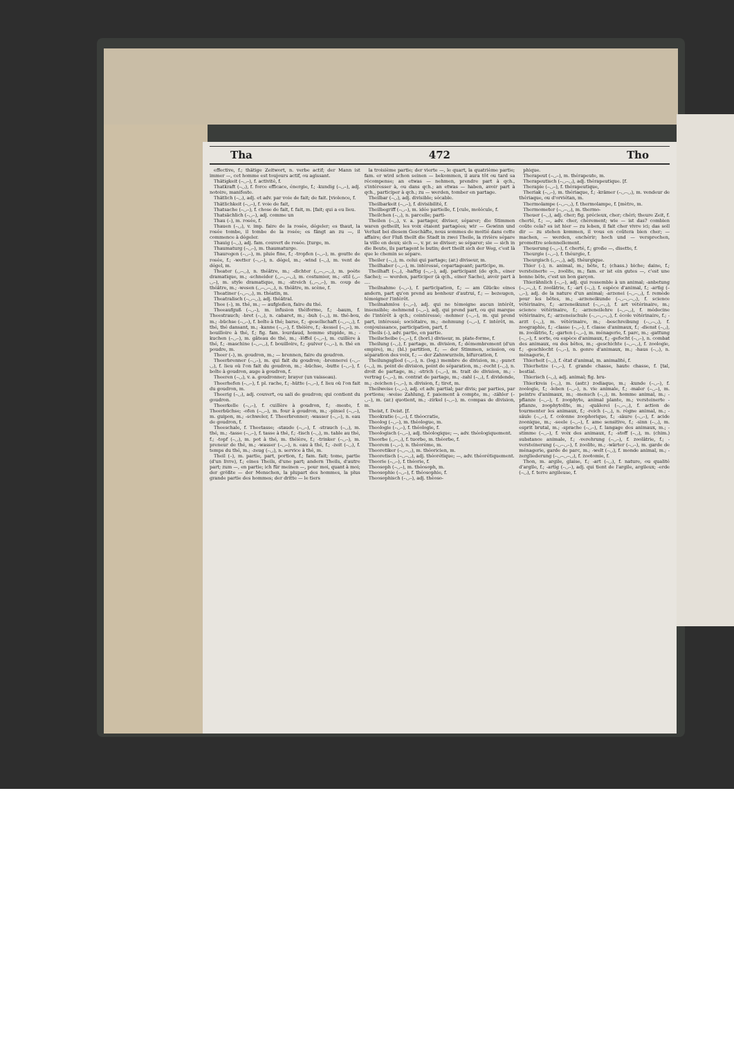Tha 472 Tho
effective, f.; thätige Zeitwort, n. verbe actif; der Mann ist immer —, cet homme est toujours actif, ou agissant.
Thätigkeit (–◡–), f. activité, f.
Thatkraft (–◡), f. force efficace, énergie, f.; -kundig (–◡–), adj. notoire, manifeste.
Thätlich (–◡), adj. et adv. par voie de fait; de fait. [violence, f.
Thätlichkeit (–◡–), f. voie de fait,
Thatsache (–◡–), f. chose de fait, f. fait, m. [fait; qui a eu lieu.
Thatsächlich (–◡–), adj. comme un
Thau (–), m. rosée, f.
Thauen (–◡), v. imp. faire de la rosée, dégeler; es thaut, la rosée tombe, il tombe de la rosée; es fängt an zu —, il commence à dégeler.
Thauig (–◡), adj. fam. couvert de rosée. [turge, m.
Thaumaturg (–◡–), m. thaumaturge.
Thauregen (–◡–), m. pluie fine, f.; -tropfen (–◡–), m. goutte de rosée, f.; -wetter (–◡–), n. dégel, m.; -wind (–◡), m. vent de dégel, m.
Theater (◡–◡), n. théâtre, m.; -dichter (◡–◡–◡), m. poète dramatique, m.; -schneider (◡–◡–◡), m. costumier, m.; -stil (◡–◡–), m. style dramatique, m.; -streich (◡–◡–), m. coup de théâtre, m.; -wesen (◡–◡–◡), n. théâtre, m. scène, f.
Theatiner (–◡–◡), m. théatin, m.
Theatralisch (–◡–◡), adj. théâtral.
Thee (–), m. thé, m.; — aufgießen, faire du thé.
Theeaufguß (–◡–), m. infusion théiforme, f.; -baum, f. Theestrauch; -bret (–◡), n. cabaret, m.; -buh (–◡), m. thé-bou, m.; -büchse (–◡–), f. boîte à thé; barse, f.; -gesellschaft (–◡–◡), f. thé, thé dansant, m.; -kanne (–◡–), f. théière, f.; -kessel (–◡–), m. bouilloire à thé, f.; fig. fam. lourdaud, homme stupide, m.; -kuchen (–◡–), m. gâteau de thé, m.; -löffel (–◡–), m. cuillère à thé, f.; -maschine (–◡–◡), f. bouilloire, f.; -pulver (–◡–), n. thé en poudre, m.
Theer (–), m. goudron, m.; — brennen, faire du goudron.
Theerbrenner (–◡–), m. qui fait du goudron; -brennerei (–◡–◡), f. lieu où l'on fait du goudron, m.; -büchse, -butte (–◡–), f. boîte à goudron, auge à goudron, f.
Theeren (–◡), v. a. goudronner; brayer (un vaisseau).
Theerhefen (–◡–), f. pl. rache, f.; -hütte (–◡–), f. lieu où l'on fait du goudron, m.
Theerig (–◡), adj. couvert, ou sali de goudron; qui contient du goudron.
Theerkelle (–◡–), f. cuillère à goudron, f.; -meste, f. Theerbüchse; -ofen (–◡–), m. four à goudron, m.; -pinsel (–◡–), m. guipon, m.; -schweler, f. Theerbrenner; -wasser (–◡–), n. eau de goudron, f.
Theeschale, f. Theetasse; -staude (–◡–), f. -strauch (–◡), m. thé, m.; -tasse (–◡–), f. tasse à thé, f.; -tisch (–◡), m. table au thé, f.; -topf (–◡), m. pot à thé, m. théière, f.; -trinker (–◡–), m. preneur de thé, m.; -wasser (–◡–), n. eau à thé, f.; -zeit (–◡), f. temps du thé, m.; -zeug (–◡), n. service à thé, m.
Theil (–), m. partie, part, portion, f.; fam. fait; tome, partie (d'un livre), f.; eines Theils, d'une part; andern Theils, d'autre part; zum —, en partie; ich für meinen —, pour moi, quant à moi; der größte — der Menschen, la plupart des hommes, la plus grande partie des hommes; der dritte — le tiers
la troisième partie; der vierte —, le quart, la quatrième partie; fam. er wird schon seinen — bekommen, il aura tôt ou tard sa récompense; an etwas — nehmen, prendre part à qch., s'intéresser à, ou dans qch.; an etwas — haben, avoir part à qch., participer à qch.; zu — werden, tomber en partage.
Theilbar (–◡), adj. divisible; sécable.
Theilbarkeit (–◡–), f. divisibilité, f.
Theilbegriff (–◡–), m. idée partielle, f. [cule, molécule, f.
Theilchen (–◡), n. parcelle; parti-
Theilen (–◡), v. a. partager, diviser, séparer; die Stimmen waren getheilt, les voix étaient partagées; wir — Gewinn und Verlust bei diesem Geschäfte, nous sommes de moitié dans cette affaire; der Fluß theilt die Stadt in zwei Theile, la rivière sépare la ville en deux; sich —, v. pr. se diviser; se séparer; sie — sich in die Beute, ils partagent le butin; dort theilt sich der Weg, c'est là que le chemin se sépare.
Theiler (–◡), m. celui qui partage; (ar.) diviseur, m.
Theilhaber (–◡–), m. intéressé, copartageant; participe, m.
Theilhaft (–◡), -haftig (–◡–), adj. participant (de qch., einer Sache); — werden, participer (à qch., einer Sache), avoir part à ....
Theilnahme (–◡–), f. participation, f.; — am Glücke eines andern, part qu'on prend au bonheur d'autrui, f.; — bezeugen, témoigner l'intérêt.
Theilnahmlos (–◡–), adj. qui ne témoigne aucun intérêt, insensible; -nehmend (–◡–), adj. qui prend part, ou qui marque de l'intérêt à qch.; cointéressé; -nehmer (–◡–), m. qui prend part, intéressé; sociétaire, m.; -nehmung (–◡–), f. intérêt, m. conjouissance, participation, part, f.
Theils (–), adv. partie, en partie.
Theilscheibe (–◡–), f. (horl.) diviseur, m. plate-forme, f.
Theilung (–◡), f. partage, m. division, f.; démembrement (d'un empire), m.; (bl.) partition, f.; — der Stimmen, scission, ou séparation des voix, f.; — der Zahnwurzeln, bifurcation, f.
Theilungsglied (–◡–), n. (log.) membre de division, m.; -punct (–◡), m. point de division, point de séparation, m.; -recht (–◡), n. droit de partage, m.; -strich (–◡–), m. trait de division, m.; -vertrag (–◡–), m. contrat de partage, m.; -zahl (–◡), f. dividende, m.; -zeichen (–◡–), n. division, f.; tiret, m.
Theilweise (–◡–), adj. et adv. partial; par divis; par parties, par portions; -weise Zahlung, f. paiement à compte, m.; -zähler (–◡–), m. (ar.) quotient, m.; -zirkel (–◡–), m. compas de division, m.
Theist, f. Deist. [f.
Theokratie (–◡–), f. théocratie,
Theolog (–◡–), m. théologue, m.
Theologie (–◡–), f. théologie, f.
Theologisch (–◡–), adj. théologique; —, adv. théologiquement.
Theorbe (◡–◡), f. tuorbe, m. théorbe, f.
Theorem (–◡–), n. théorème, m.
Theoretiker (–◡–◡), m. théoricien, m.
Theoretisch (–◡–◡), adj. théorétique; —, adv. théorétiquement.
Theorie (–◡–), f. théorie, f.
Theosoph (–◡–), m. théosoph, m.
Theosophie (–◡–), f. théosophie, f.
Theosophisch (–◡–), adj. théoso-
phique.
Therapeut (–◡–), m. thérapeute, m.
Therapeutisch (–◡–◡), adj. thérapeutique. [f.
Therapie (–◡–), f. thérapeutique,
Theriak (–◡–), m. thériaque, f.; -krämer (–◡–◡), m. vendeur de thériaque, ou d'orviétan, m.
Thermolampe (–◡–◡), f. thermolampe, f. [mètre, m.
Thermometer (–◡–◡), m. thermo-
Theuer (–◡), adj. cher; fig. précieux, cher; chéri; theure Zeit, f. cherté, f.; —, adv. cher, chèrement; wie — ist das? combien coûte cela? es ist hier — zu leben, il fait cher vivre ici; das soll dir — zu stehen kommen, il vous en coûtera bien cher; — machen, — werden, enchérir; hoch und — versprechen, promettre solennellement.
Theuerung (–◡–), f. cherté, f.; große —, disette, f.
Theurgie (–◡–), f. théurgie, f.
Theurgisch (◡–◡), adj. théurgique.
Thier (–), n. animal, m.; bête, f.; (chass.) biche; daine, f.; versteinerte —, zoolite, m.; fam. er ist ein gutes —, c'est une bonne bête, c'est un bon garçon.
Thierähnlich (–◡–), adj. qui ressemble à un animal; -anbetung (–◡–◡), f. zoolâtrie, f.; -art (–◡), f. espèce d'animal, f.; -artig (–◡–), adj. de la nature d'un animal; -arzenei (–◡–◡), f. remède pour les bêtes, m.; -arzeneikunde (–◡–◡–◡), f. science vétérinaire, f.; -arzeneikunst (–◡–◡), f. art vétérinaire, m.; science vétérinaire, f.; -arzeneilehre (–◡–◡), f. médecine vétérinaire, f.; -arzeneischule (–◡–◡–◡), f. école vétérinaire, f.; -arzt (–◡), m. vétérinaire, m.; -beschreibung (–◡–◡), f. zoographie, f.; -classe (–◡–), f. classe d'animaux, f.; -dienst (–◡), m. zoolâtrie, f.; -garten (–◡–), m. ménagerie, f. parc, m.; -gattung (–◡–), f. sorte, ou espèce d'animaux, f.; -gefecht (–◡–), n. combat des animaux, ou des bêtes, m.; -geschichte (–◡–◡), f. zoologie, f.; -geschlecht (–◡–), n. genre d'animaux, m.; -haus (–◡), n. ménagerie, f.
Thierheit (–◡), f. état d'animal, m. animalité, f.
Thierhetze (–◡–), f. grande chasse, haute chasse, f. [tal, bestial.
Thierisch (–◡), adj. animal; fig. bru-
Thierkreis (–◡), m. (astr.) zodiaque, m.; -kunde (–◡–), f. zoologie, f.; -leben (–◡–), n. vie animale, f.; -maler (–◡–), m. peintre d'animaux, m.; -mensch (–◡), m. homme animal, m.; -pflanze (–◡–), f. zoophyte, animal plante, m.; versteinerte -pflanze, zoophytolite, m.; -quälerei (–◡–◡), f. action de tourmenter les animaux, f.; -reich (–◡), n. règne animal, m.; -säule (–◡–), f. colonne zoophorique, f.; -säure (–◡–), f. acide zoonique, m.; -seele (–◡–), f. ame sensitive, f.; -sinn (–◡), m. esprit brutal, m.; -sprache (–◡–), f. langage des animaux, m.; -stimme (–◡–), f. voix des animaux, f.; -stoff (–◡), m. (chim.) substance animale, f.; -verehrung (–◡–), f. zoolâtrie, f.; -versteinerung (–◡–◡–), f. zoolite, m.; -wärter (–◡–), m. garde de ménagerie, garde de parc, m.; -welt (–◡), f. monde animal, m.; -zergliederung (–◡–◡–◡), f. zootomie, f.
Thon, m. argile, glaise, f.; -art (–◡), f. nature, ou qualité d'argile, f.; -artig (–◡–), adj. qui tient de l'argile, argileux; -erde (–◡), f. terre argileuse, f.